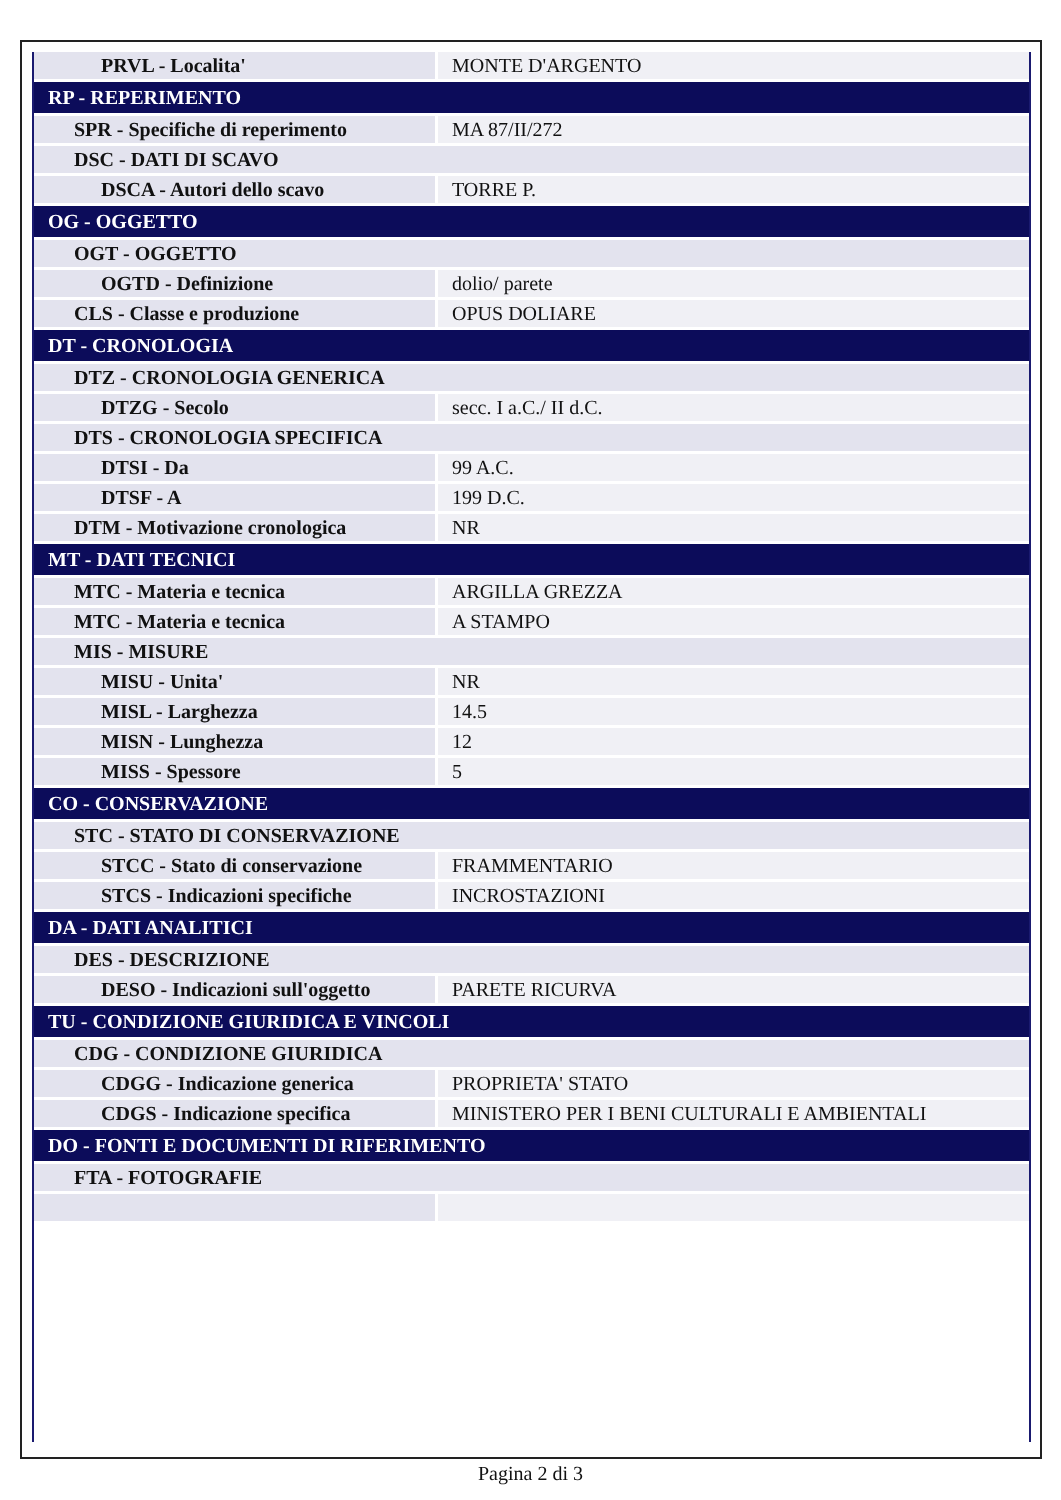| PRVL - Localita' | MONTE D'ARGENTO |
| RP - REPERIMENTO | |
| SPR - Specifiche di reperimento | MA 87/II/272 |
| DSC - DATI DI SCAVO | |
| DSCA - Autori dello scavo | TORRE P. |
| OG - OGGETTO | |
| OGT - OGGETTO | |
| OGTD - Definizione | dolio/ parete |
| CLS - Classe e produzione | OPUS DOLIARE |
| DT - CRONOLOGIA | |
| DTZ - CRONOLOGIA GENERICA | |
| DTZG - Secolo | secc. I a.C./ II d.C. |
| DTS - CRONOLOGIA SPECIFICA | |
| DTSI - Da | 99 A.C. |
| DTSF - A | 199 D.C. |
| DTM - Motivazione cronologica | NR |
| MT - DATI TECNICI | |
| MTC - Materia e tecnica | ARGILLA GREZZA |
| MTC - Materia e tecnica | A STAMPO |
| MIS - MISURE | |
| MISU - Unita' | NR |
| MISL - Larghezza | 14.5 |
| MISN - Lunghezza | 12 |
| MISS - Spessore | 5 |
| CO - CONSERVAZIONE | |
| STC - STATO DI CONSERVAZIONE | |
| STCC - Stato di conservazione | FRAMMENTARIO |
| STCS - Indicazioni specifiche | INCROSTAZIONI |
| DA - DATI ANALITICI | |
| DES - DESCRIZIONE | |
| DESO - Indicazioni sull'oggetto | PARETE RICURVA |
| TU - CONDIZIONE GIURIDICA E VINCOLI | |
| CDG - CONDIZIONE GIURIDICA | |
| CDGG - Indicazione generica | PROPRIETA' STATO |
| CDGS - Indicazione specifica | MINISTERO PER I BENI CULTURALI E AMBIENTALI |
| DO - FONTI E DOCUMENTI DI RIFERIMENTO | |
| FTA - FOTOGRAFIE | |
Pagina 2 di 3